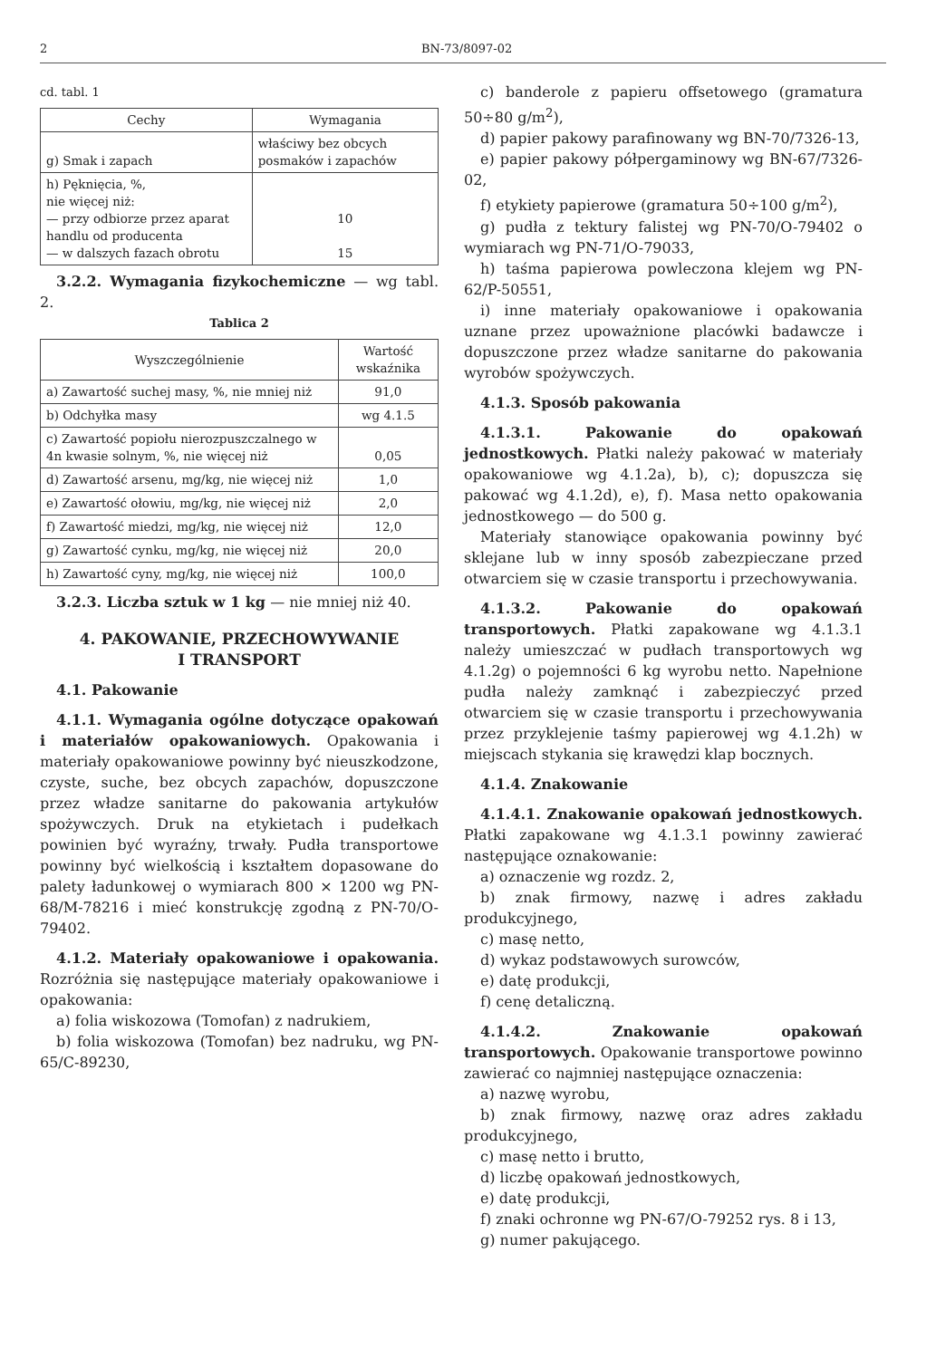2 BN-73/8097-02
cd. tabl. 1
| Cechy | Wymagania |
| --- | --- |
| g) Smak i zapach | właściwy bez obcych posmaków i zapachów |
| h) Pęknięcia, %, nie więcej niż: — przy odbiorze przez aparat handlu od producenta — w dalszych fazach obrotu | 10 15 |
3.2.2. Wymagania fizykochemiczne — wg tabl. 2.
Tablica 2
| Wyszczególnienie | Wartość wskaźnika |
| --- | --- |
| a) Zawartość suchej masy, %, nie mniej niż | 91,0 |
| b) Odchyłka masy | wg 4.1.5 |
| c) Zawartość popiołu nierozpuszczalnego w 4n kwasie solnym, %, nie więcej niż | 0,05 |
| d) Zawartość arsenu, mg/kg, nie więcej niż | 1,0 |
| e) Zawartość ołowiu, mg/kg, nie więcej niż | 2,0 |
| f) Zawartość miedzi, mg/kg, nie więcej niż | 12,0 |
| g) Zawartość cynku, mg/kg, nie więcej niż | 20,0 |
| h) Zawartość cyny, mg/kg, nie więcej niż | 100,0 |
3.2.3. Liczba sztuk w 1 kg — nie mniej niż 40.
4. PAKOWANIE, PRZECHOWYWANIE
I TRANSPORT
4.1. Pakowanie
4.1.1. Wymagania ogólne dotyczące opakowań i materiałów opakowaniowych. Opakowania i materiały opakowaniowe powinny być nieuszkodzone, czyste, suche, bez obcych zapachów, dopuszczone przez władze sanitarne do pakowania artykułów spożywczych. Druk na etykietach i pudełkach powinien być wyraźny, trwały. Pudła transportowe powinny być wielkością i kształtem dopasowane do palety ładunkowej o wymiarach 800 × 1200 wg PN-68/M-78216 i mieć konstrukcję zgodną z PN-70/O-79402.
4.1.2. Materiały opakowaniowe i opakowania. Rozróżnia się następujące materiały opakowaniowe i opakowania:
a) folia wiskozowa (Tomofan) z nadrukiem,
b) folia wiskozowa (Tomofan) bez nadruku, wg PN-65/C-89230,
c) banderole z papieru offsetowego (gramatura 50÷80 g/m<sup>2</sup>),
d) papier pakowy parafinowany wg BN-70/7326-13,
e) papier pakowy półpergaminowy wg BN-67/7326-02,
f) etykiety papierowe (gramatura 50÷100 g/m<sup>2</sup>),
g) pudła z tektury falistej wg PN-70/O-79402 o wymiarach wg PN-71/O-79033,
h) taśma papierowa powleczona klejem wg PN-62/P-50551,
i) inne materiały opakowaniowe i opakowania uznane przez upoważnione placówki badawcze i dopuszczone przez władze sanitarne do pakowania wyrobów spożywczych.
4.1.3. Sposób pakowania
4.1.3.1. Pakowanie do opakowań jednostkowych. Płatki należy pakować w materiały opakowaniowe wg 4.1.2a), b), c); dopuszcza się pakować wg 4.1.2d), e), f). Masa netto opakowania jednostkowego — do 500 g.
Materiały stanowiące opakowania powinny być sklejane lub w inny sposób zabezpieczane przed otwarciem się w czasie transportu i przechowywania.
4.1.3.2. Pakowanie do opakowań transportowych. Płatki zapakowane wg 4.1.3.1 należy umieszczać w pudłach transportowych wg 4.1.2g) o pojemności 6 kg wyrobu netto. Napełnione pudła należy zamknąć i zabezpieczyć przed otwarciem się w czasie transportu i przechowywania przez przyklejenie taśmy papierowej wg 4.1.2h) w miejscach stykania się krawędzi klap bocznych.
4.1.4. Znakowanie
4.1.4.1. Znakowanie opakowań jednostkowych. Płatki zapakowane wg 4.1.3.1 powinny zawierać następujące oznakowanie:
a) oznaczenie wg rozdz. 2,
b) znak firmowy, nazwę i adres zakładu produkcyjnego,
c) masę netto,
d) wykaz podstawowych surowców,
e) datę produkcji,
f) cenę detaliczną.
4.1.4.2. Znakowanie opakowań transportowych. Opakowanie transportowe powinno zawierać co najmniej następujące oznaczenia:
a) nazwę wyrobu,
b) znak firmowy, nazwę oraz adres zakładu produkcyjnego,
c) masę netto i brutto,
d) liczbę opakowań jednostkowych,
e) datę produkcji,
f) znaki ochronne wg PN-67/O-79252 rys. 8 i 13,
g) numer pakującego.